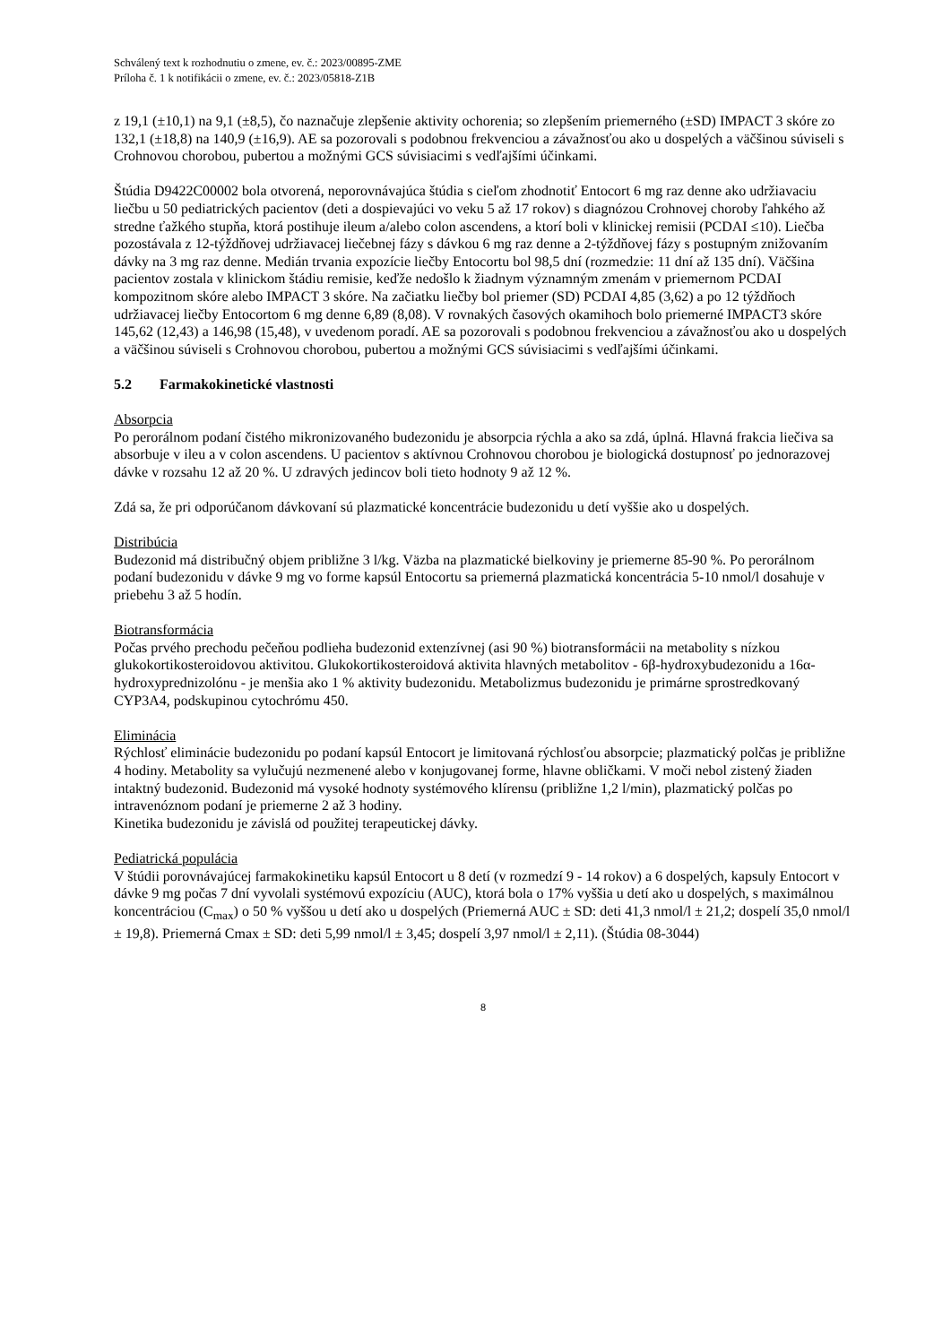Schválený text k rozhodnutiu o zmene, ev. č.: 2023/00895-ZME
Príloha č. 1 k notifikácii o zmene, ev. č.: 2023/05818-Z1B
z 19,1 (±10,1) na 9,1 (±8,5), čo naznačuje zlepšenie aktivity ochorenia; so zlepšením priemerného (±SD) IMPACT 3 skóre zo 132,1 (±18,8) na 140,9 (±16,9). AE sa pozorovali s podobnou frekvenciou a závažnosťou ako u dospelých a väčšinou súviseli s Crohnovou chorobou, pubertou a možnými GCS súvisiacimi s vedľajšími účinkami.
Štúdia D9422C00002 bola otvorená, neporovnávajúca štúdia s cieľom zhodnotiť Entocort 6 mg raz denne ako udržiavaciu liečbu u 50 pediatrických pacientov (deti a dospievajúci vo veku 5 až 17 rokov) s diagnózou Crohnovej choroby ľahkého až stredne ťažkého stupňa, ktorá postihuje ileum a/alebo colon ascendens, a ktorí boli v klinickej remisii (PCDAI ≤10). Liečba pozostávala z 12-týždňovej udržiavacej liečebnej fázy s dávkou 6 mg raz denne a 2-týždňovej fázy s postupným znižovaním dávky na 3 mg raz denne. Medián trvania expozície liečby Entocortu bol 98,5 dní (rozmedzie: 11 dní až 135 dní). Väčšina pacientov zostala v klinickom štádiu remisie, keďže nedošlo k žiadnym významným zmenám v priemernom PCDAI kompozitnom skóre alebo IMPACT 3 skóre. Na začiatku liečby bol priemer (SD) PCDAI 4,85 (3,62) a po 12 týždňoch udržiavacej liečby Entocortom 6 mg denne 6,89 (8,08). V rovnakých časových okamihoch bolo priemerné IMPACT3 skóre 145,62 (12,43) a 146,98 (15,48), v uvedenom poradí. AE sa pozorovali s podobnou frekvenciou a závažnosťou ako u dospelých a väčšinou súviseli s Crohnovou chorobou, pubertou a možnými GCS súvisiacimi s vedľajšími účinkami.
5.2 Farmakokinetické vlastnosti
Absorpcia
Po perorálnom podaní čistého mikronizovaného budezonidu je absorpcia rýchla a ako sa zdá, úplná. Hlavná frakcia liečiva sa absorbuje v ileu a v colon ascendens. U pacientov s aktívnou Crohnovou chorobou je biologická dostupnosť po jednorazovej dávke v rozsahu 12 až 20 %. U zdravých jedincov boli tieto hodnoty 9 až 12 %.
Zdá sa, že pri odporúčanom dávkovaní sú plazmatické koncentrácie budezonidu u detí vyššie ako u dospelých.
Distribúcia
Budezonid má distribučný objem približne 3 l/kg. Väzba na plazmatické bielkoviny je priemerne 85-90 %. Po perorálnom podaní budezonidu v dávke 9 mg vo forme kapsúl Entocortu sa priemerná plazmatická koncentrácia 5-10 nmol/l dosahuje v priebehu 3 až 5 hodín.
Biotransformácia
Počas prvého prechodu pečeňou podlieha budezonid extenzívnej (asi 90 %) biotransformácii na metabolity s nízkou glukokortikosteroidovou aktivitou. Glukokortikosteroidová aktivita hlavných metabolitov - 6β-hydroxybudezonidu a 16α-hydroxyprednizolónu - je menšia ako 1 % aktivity budezonidu. Metabolizmus budezonidu je primárne sprostredkovaný CYP3A4, podskupinou cytochrómu 450.
Eliminácia
Rýchlosť eliminácie budezonidu po podaní kapsúl Entocort je limitovaná rýchlosťou absorpcie; plazmatický polčas je približne 4 hodiny. Metabolity sa vylučujú nezmenené alebo v konjugovanej forme, hlavne obličkami. V moči nebol zistený žiaden intaktný budezonid. Budezonid má vysoké hodnoty systémového klírensu (približne 1,2 l/min), plazmatický polčas po intravenóznom podaní je priemerne 2 až 3 hodiny.
Kinetika budezonidu je závislá od použitej terapeutickej dávky.
Pediatrická populácia
V štúdii porovnávajúcej farmakokinetiku kapsúl Entocort u 8 detí (v rozmedzí 9 - 14 rokov) a 6 dospelých, kapsuly Entocort v dávke 9 mg počas 7 dní vyvolali systémovú expozíciu (AUC), ktorá bola o 17% vyššia u detí ako u dospelých, s maximálnou koncentráciou (C<sub>max</sub>) o 50 % vyššou u detí ako u dospelých (Priemerná AUC ± SD: deti 41,3 nmol/l ± 21,2; dospelí 35,0 nmol/l ± 19,8). Priemerná Cmax ± SD: deti 5,99 nmol/l ± 3,45; dospelí 3,97 nmol/l ± 2,11). (Štúdia 08-3044)
8